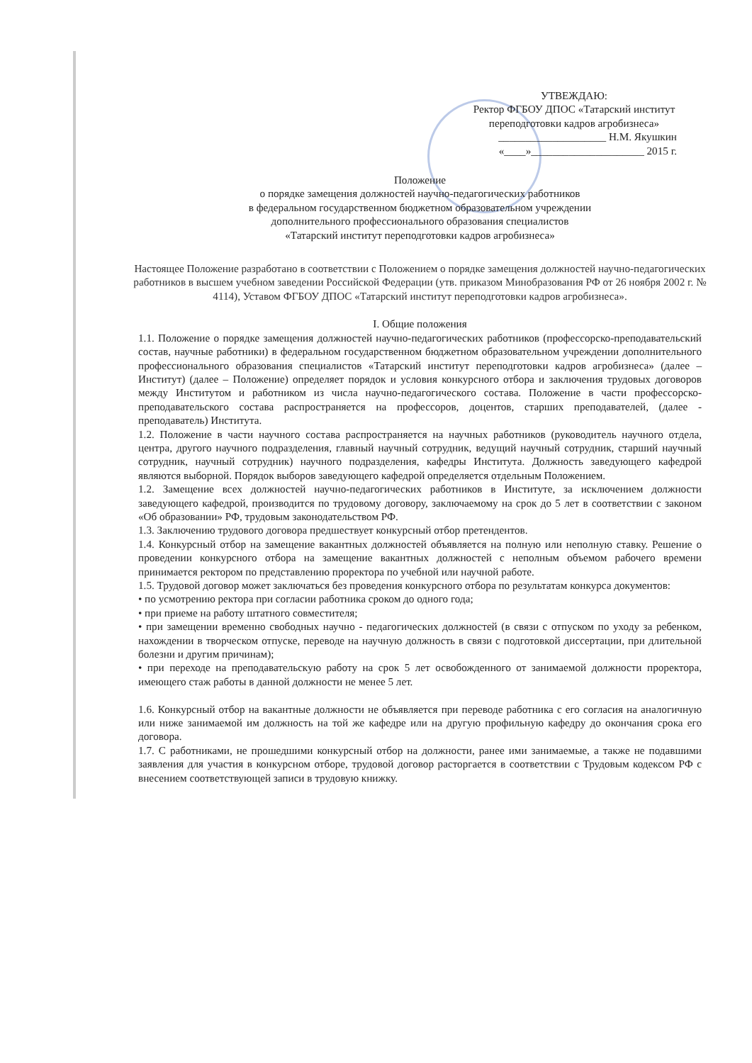УТВЕЖДАЮ:
Ректор ФГБОУ ДПОС «Татарский институт переподготовки кадров агробизнеса»
____________________ Н.М. Якушкин
«____»_____________________ 2015 г.
Положение
о порядке замещения должностей научно-педагогических работников
в федеральном государственном бюджетном образовательном учреждении
дополнительного профессионального образования специалистов
«Татарский институт переподготовки кадров агробизнеса»
Настоящее Положение разработано в соответствии с Положением о порядке замещения должностей научно-педагогических работников в высшем учебном заведении Российской Федерации (утв. приказом Минобразования РФ от 26 ноября 2002 г. № 4114), Уставом ФГБОУ ДПОС «Татарский институт переподготовки кадров агробизнеса».
I. Общие положения
1.1. Положение о порядке замещения должностей научно-педагогических работников (профессорско-преподавательский состав, научные работники) в федеральном государственном бюджетном образовательном учреждении дополнительного профессионального образования специалистов «Татарский институт переподготовки кадров агробизнеса» (далее – Институт) (далее – Положение) определяет порядок и условия конкурсного отбора и заключения трудовых договоров между Институтом и работником из числа научно-педагогического состава. Положение в части профессорско-преподавательского состава распространяется на профессоров, доцентов, старших преподавателей, (далее - преподаватель) Института.
1.2. Положение в части научного состава распространяется на научных работников (руководитель научного отдела, центра, другого научного подразделения, главный научный сотрудник, ведущий научный сотрудник, старший научный сотрудник, научный сотрудник) научного подразделения, кафедры Института. Должность заведующего кафедрой являются выборной. Порядок выборов заведующего кафедрой определяется отдельным Положением.
1.2. Замещение всех должностей научно-педагогических работников в Институте, за исключением должности заведующего кафедрой, производится по трудовому договору, заключаемому на срок до 5 лет в соответствии с законом «Об образовании» РФ, трудовым законодательством РФ.
1.3. Заключению трудового договора предшествует конкурсный отбор претендентов.
1.4. Конкурсный отбор на замещение вакантных должностей объявляется на полную или неполную ставку. Решение о проведении конкурсного отбора на замещение вакантных должностей с неполным объемом рабочего времени принимается ректором по представлению проректора по учебной или научной работе.
1.5. Трудовой договор может заключаться без проведения конкурсного отбора по результатам конкурса документов:
• по усмотрению ректора при согласии работника сроком до одного года;
• при приеме на работу штатного совместителя;
• при замещении временно свободных научно - педагогических должностей (в связи с отпуском по уходу за ребенком, нахождении в творческом отпуске, переводе на научную должность в связи с подготовкой диссертации, при длительной болезни и другим причинам);
• при переходе на преподавательскую работу на срок 5 лет освобожденного от занимаемой должности проректора, имеющего стаж работы в данной должности не менее 5 лет.
1.6. Конкурсный отбор на вакантные должности не объявляется при переводе работника с его согласия на аналогичную или ниже занимаемой им должность на той же кафедре или на другую профильную кафедру до окончания срока его договора.
1.7. С работниками, не прошедшими конкурсный отбор на должности, ранее ими занимаемые, а также не подавшими заявления для участия в конкурсном отборе, трудовой договор расторгается в соответствии с Трудовым кодексом РФ с внесением соответствующей записи в трудовую книжку.